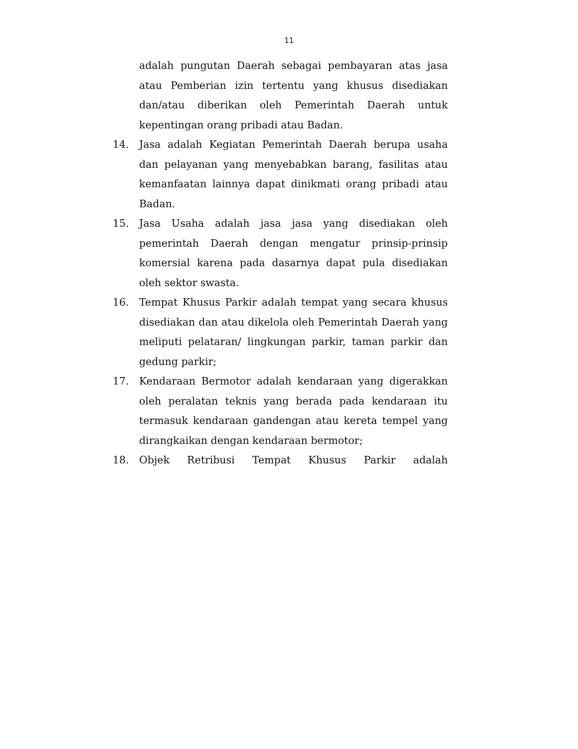11
adalah pungutan Daerah sebagai pembayaran atas jasa atau Pemberian izin tertentu yang khusus disediakan dan/atau diberikan oleh Pemerintah Daerah untuk kepentingan orang pribadi atau Badan.
14. Jasa adalah Kegiatan Pemerintah Daerah berupa usaha dan pelayanan yang menyebabkan barang, fasilitas atau kemanfaatan lainnya dapat dinikmati orang pribadi atau Badan.
15. Jasa Usaha adalah jasa jasa yang disediakan oleh pemerintah Daerah dengan mengatur prinsip-prinsip komersial karena pada dasarnya dapat pula disediakan oleh sektor swasta.
16. Tempat Khusus Parkir adalah tempat yang secara khusus disediakan dan atau dikelola oleh Pemerintah Daerah yang meliputi pelataran/ lingkungan parkir, taman parkir dan gedung parkir;
17. Kendaraan Bermotor adalah kendaraan yang digerakkan oleh peralatan teknis yang berada pada kendaraan itu termasuk kendaraan gandengan atau kereta tempel yang dirangkaikan dengan kendaraan bermotor;
18. Objek Retribusi Tempat Khusus Parkir adalah